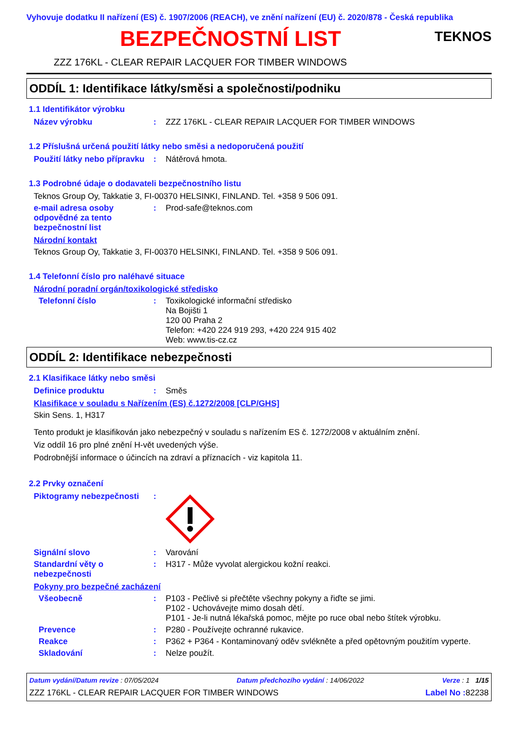Vyhovuje dodatku II nařízení (ES) č. 1907/2006 (REACH), ve znění nařízení (EU) č. 2020/878 - Česká republika
BEZPEČNOSTNÍ LIST
TEKNOS
ZZZ 176KL - CLEAR REPAIR LACQUER FOR TIMBER WINDOWS
ODDÍL 1: Identifikace látky/směsi a společnosti/podniku
1.1 Identifikátor výrobku
Název výrobku : ZZZ 176KL - CLEAR REPAIR LACQUER FOR TIMBER WINDOWS
1.2 Příslušná určená použití látky nebo směsi a nedoporučená použití
Použití látky nebo přípravku
: Nátěrová hmota.
1.3 Podrobné údaje o dodavateli bezpečnostního listu
Teknos Group Oy, Takkatie 3, FI-00370 HELSINKI, FINLAND. Tel. +358 9 506 091.
e-mail adresa osoby odpovědné za tento bezpečnostní list
: Prod-safe@teknos.com
Národní kontakt
Teknos Group Oy, Takkatie 3, FI-00370 HELSINKI, FINLAND. Tel. +358 9 506 091.
1.4 Telefonní číslo pro naléhavé situace
Národní poradní orgán/toxikologické středisko
Telefonní číslo : Toxikologické informační středisko
Na Bojišti 1
120 00 Praha 2
Telefon: +420 224 919 293, +420 224 915 402
Web: www.tis-cz.cz
ODDÍL 2: Identifikace nebezpečnosti
2.1 Klasifikace látky nebo směsi
Definice produktu : Směs
Klasifikace v souladu s Nařízením (ES) č.1272/2008 [CLP/GHS]
Skin Sens. 1, H317
Tento produkt je klasifikován jako nebezpečný v souladu s nařízením ES č. 1272/2008 v aktuálním znění.
Viz oddíl 16 pro plné znění H-vět uvedených výše.
Podrobnější informace o účincích na zdraví a příznacích - viz kapitola 11.
2.2 Prvky označení
Piktogramy nebezpečnosti :
Signální slovo : Varování
Standardní věty o nebezpečnosti
: H317 - Může vyvolat alergickou kožní reakci.
Pokyny pro bezpečné zacházení
Všeobecně : P103 - Pečlivě si přečtěte všechny pokyny a řiďte se jimi.
P102 - Uchovávejte mimo dosah dětí.
P101 - Je-li nutná lékařská pomoc, mějte po ruce obal nebo štítek výrobku.
Prevence : P280 - Používejte ochranné rukavice.
Reakce : P362 + P364 - Kontaminovaný oděv svlékněte a před opětovným použitím vyperte.
Skladování : Nelze použít.
Datum vydání/Datum revize : 07/05/2024 Datum předchozího vydání : 14/06/2022 Verze : 1 1/15
ZZZ 176KL - CLEAR REPAIR LACQUER FOR TIMBER WINDOWS Label No : 82238